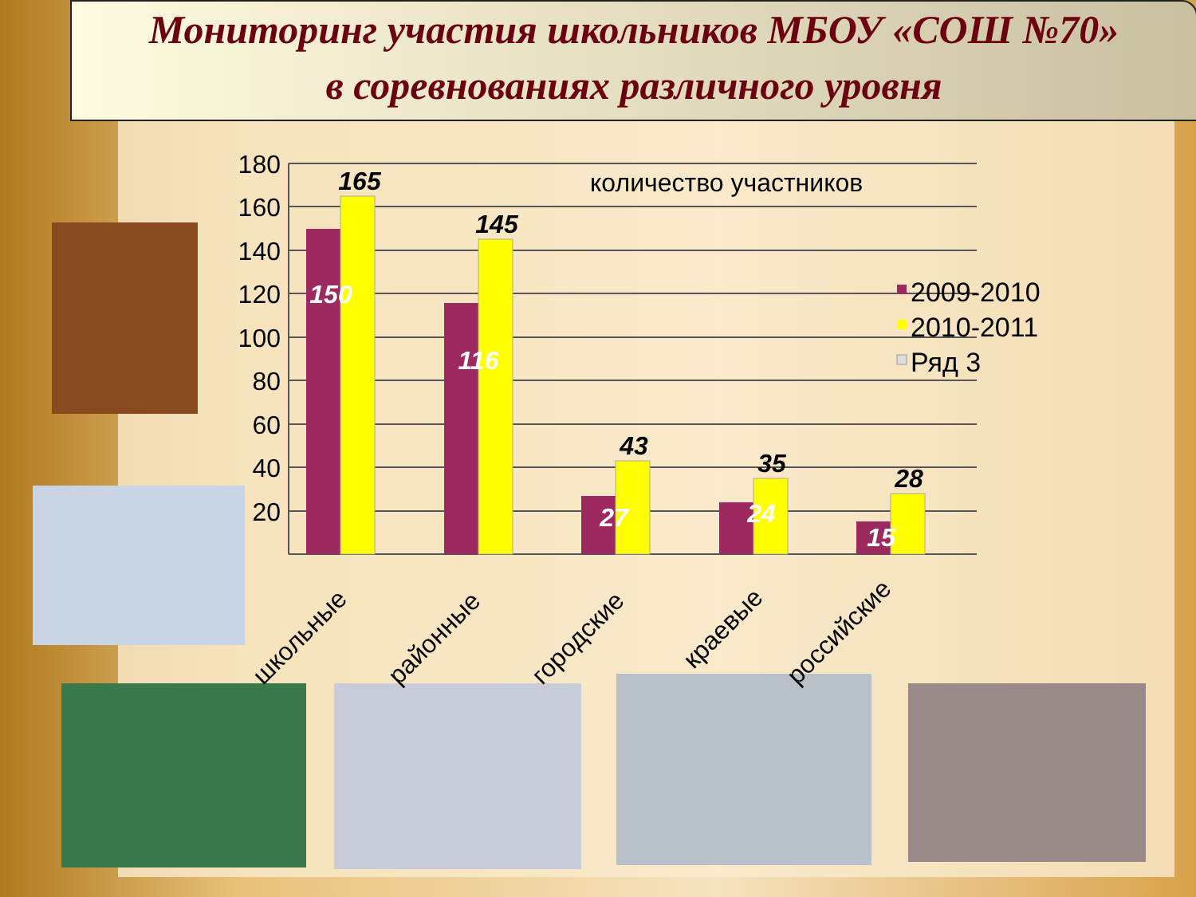Мониторинг участия школьников МБОУ «СОШ №70»
в соревнованиях различного уровня
180
160
140
120
100
80
60
40
20
165
145
43
35
28
150
116
27
24
15
количество участников
2009-2010
2010-2011
Ряд 3
школьные
районные
городские
краевые
российские